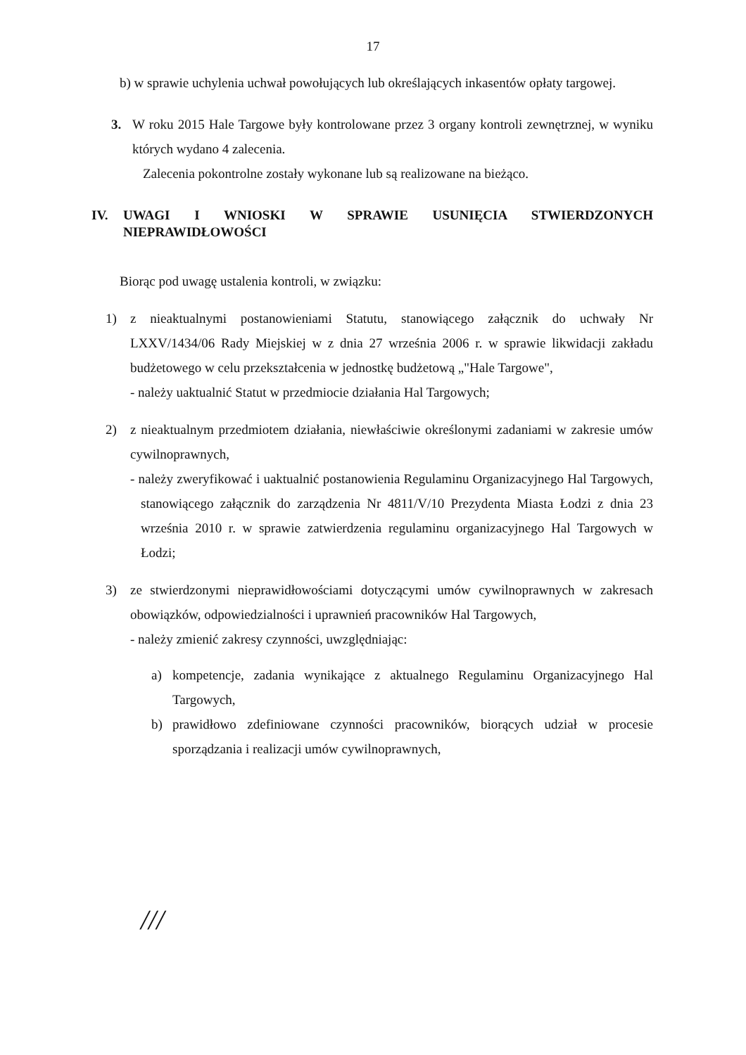17
b) w sprawie uchylenia uchwał powołujących lub określających inkasentów opłaty targowej.
3. W roku 2015 Hale Targowe były kontrolowane przez 3 organy kontroli zewnętrznej, w wyniku których wydano 4 zalecenia.
Zalecenia pokontrolne zostały wykonane lub są realizowane na bieżąco.
IV. UWAGI I WNIOSKI W SPRAWIE USUNIĘCIA STWIERDZONYCH NIEPRAWIDŁOWOŚCI
Biorąc pod uwagę ustalenia kontroli, w związku:
1) z nieaktualnymi postanowieniami Statutu, stanowiącego załącznik do uchwały Nr LXXV/1434/06 Rady Miejskiej w z dnia 27 września 2006 r. w sprawie likwidacji zakładu budżetowego w celu przekształcenia w jednostkę budżetową „"Hale Targowe",
- należy uaktualnić Statut w przedmiocie działania Hal Targowych;
2) z nieaktualnym przedmiotem działania, niewłaściwie określonymi zadaniami w zakresie umów cywilnoprawnych,
- należy zweryfikować i uaktualnić postanowienia Regulaminu Organizacyjnego Hal Targowych, stanowiącego załącznik do zarządzenia Nr 4811/V/10 Prezydenta Miasta Łodzi z dnia 23 września 2010 r. w sprawie zatwierdzenia regulaminu organizacyjnego Hal Targowych w Łodzi;
3) ze stwierdzonymi nieprawidłowościami dotyczącymi umów cywilnoprawnych w zakresach obowiązków, odpowiedzialności i uprawnień pracowników Hal Targowych,
- należy zmienić zakresy czynności, uwzględniając:
a) kompetencje, zadania wynikające z aktualnego Regulaminu Organizacyjnego Hal Targowych,
b) prawidłowo zdefiniowane czynności pracowników, biorących udział w procesie sporządzania i realizacji umów cywilnoprawnych,
///